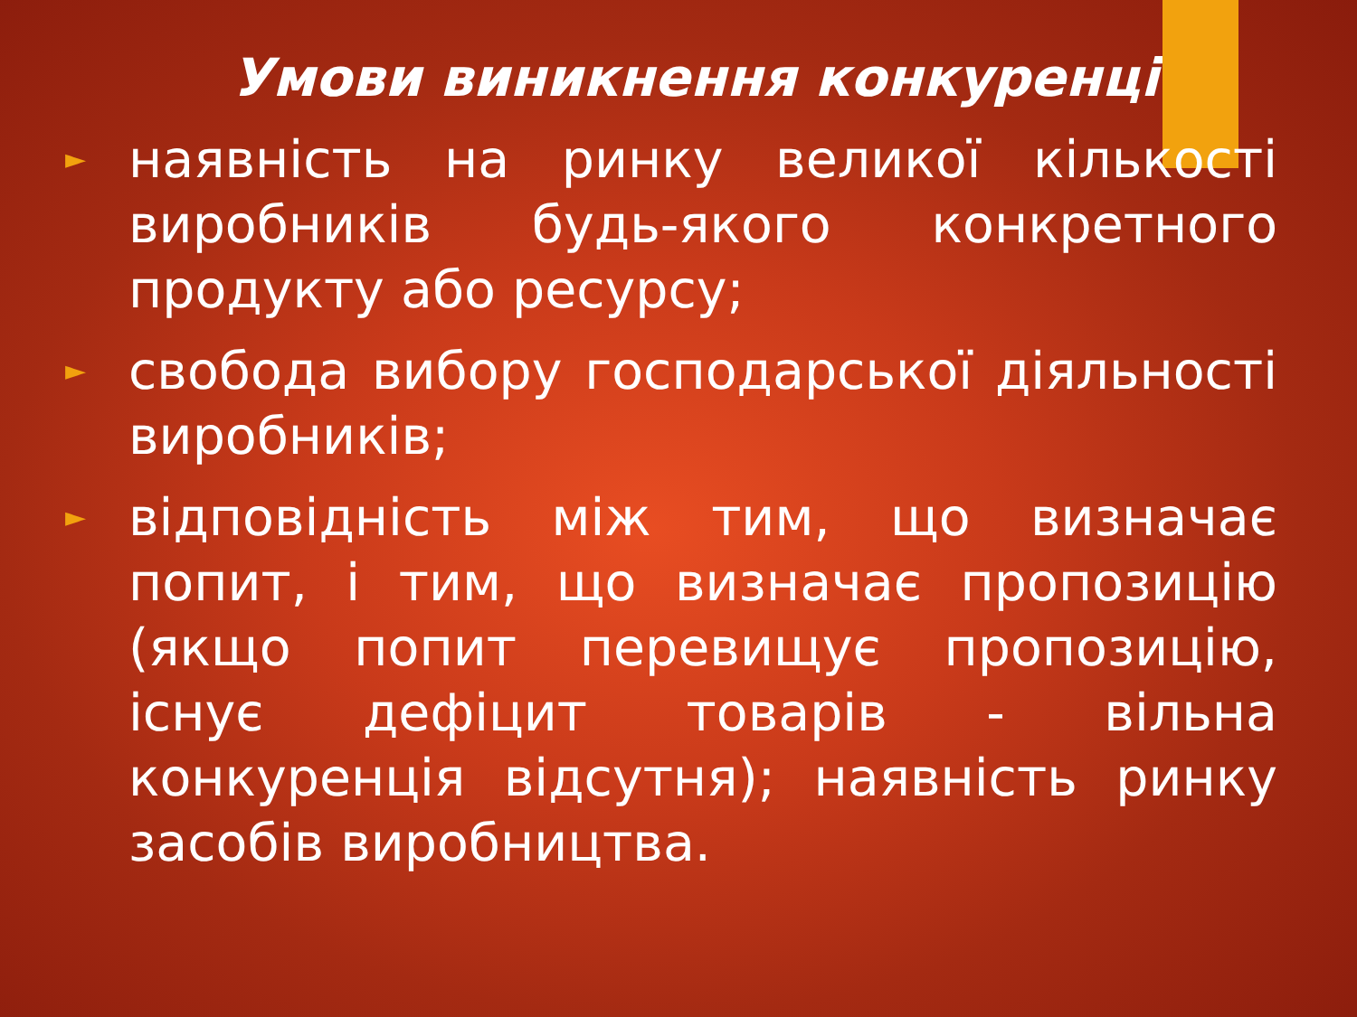Умови виникнення конкуренції:
► наявність на ринку великої кількості виробників будь-якого конкретного продукту або ресурсу;
► свобода вибору господарської діяльності виробників;
► відповідність між тим, що визначає попит, і тим, що визначає пропозицію (якщо попит перевищує пропозицію, існує дефіцит товарів - вільна конкуренція відсутня); наявність ринку засобів виробництва.